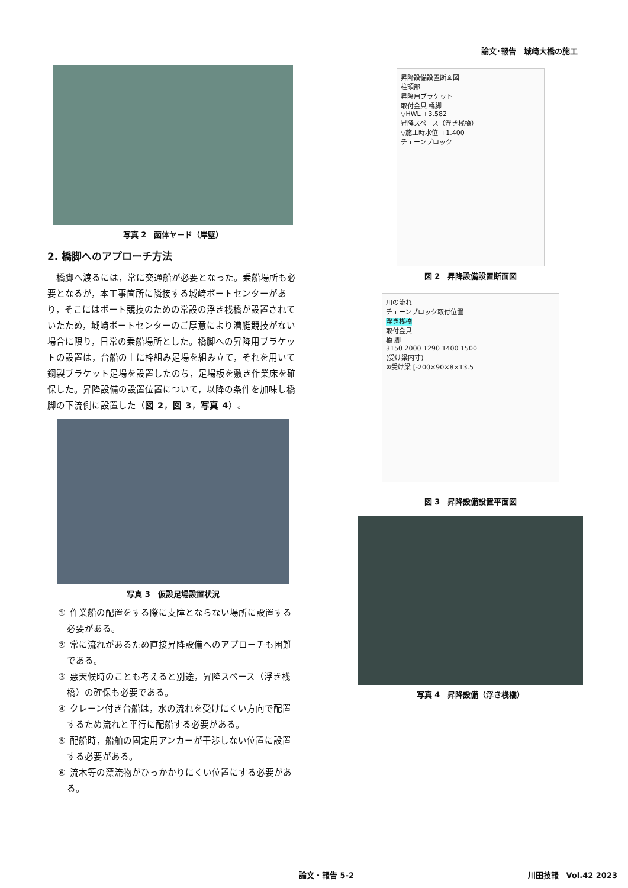論文･報告　城崎大橋の施工
写真 2　函体ヤード（岸壁）
2. 橋脚へのアプローチ方法
橋脚へ渡るには，常に交通船が必要となった。乗船場所も必要となるが，本工事箇所に隣接する城崎ボートセンターがあり，そこにはボート競技のための常設の浮き桟橋が設置されていたため，城崎ボートセンターのご厚意により漕艇競技がない場合に限り，日常の乗船場所とした。橋脚への昇降用ブラケットの設置は，台船の上に枠組み足場を組み立て，それを用いて鋼製ブラケット足場を設置したのち，足場板を敷き作業床を確保した。昇降設備の設置位置について，以降の条件を加味し橋脚の下流側に設置した（図 2，図 3，写真 4）。
写真 3　仮設足場設置状況
① 作業船の配置をする際に支障とならない場所に設置する必要がある。
② 常に流れがあるため直接昇降設備へのアプローチも困難である。
③ 悪天候時のことも考えると別途，昇降スペース（浮き桟橋）の確保も必要である。
④ クレーン付き台船は，水の流れを受けにくい方向で配置するため流れと平行に配船する必要がある。
⑤ 配船時，船舶の固定用アンカーが干渉しない位置に設置する必要がある。
⑥ 流木等の漂流物がひっかかりにくい位置にする必要がある。
昇降設備設置断面図
柱頭部
昇降用ブラケット
取付金具 橋脚
▽HWL +3.582
昇降スペース（浮き桟橋）
▽施工時水位 +1.400
チェーンブロック
図 2　昇降設備設置断面図
川の流れ
チェーンブロック取付位置
浮き桟橋
取付金具
橋 脚
3150 2000 1290 1400 1500
(受け梁内寸)
※受け梁 [-200×90×8×13.5
図 3　昇降設備設置平面図
写真 4　昇降設備（浮き桟橋）
論文・報告 5-2 川田技報　Vol.42 2023